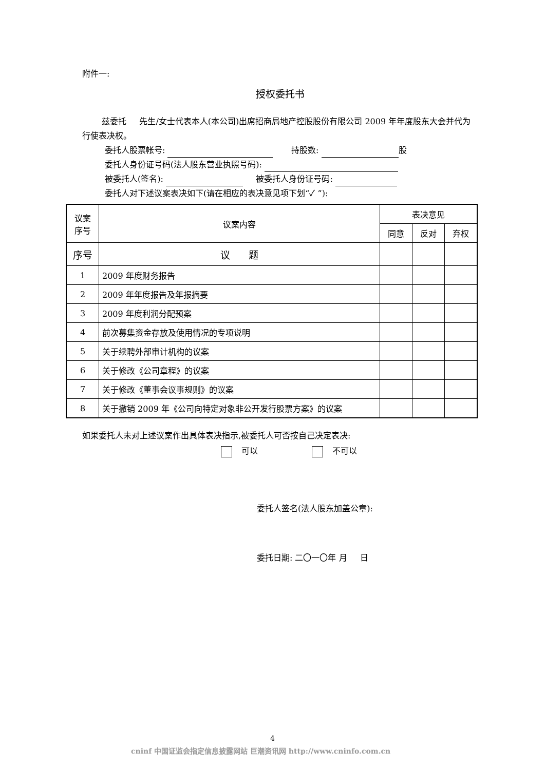附件一:
授权委托书
兹委托 先生/女士代表本人(本公司)出席招商局地产控股股份有限公司 2009 年年度股东大会并代为行使表决权。
委托人股票帐号: 持股数: 股
委托人身份证号码(法人股东营业执照号码):
被委托人(签名): 被委托人身份证号码:
委托人对下述议案表决如下(请在相应的表决意见项下划“✓ ”):
| 议案 序号 | 议案内容 | 表决意见 | | |
| --- | --- | --- | --- | --- |
| | | 同意 | 反对 | 弃权 |
| 序号 | 议 题 | | | |
| 1 | 2009 年度财务报告 | | | |
| 2 | 2009 年年度报告及年报摘要 | | | |
| 3 | 2009 年度利润分配预案 | | | |
| 4 | 前次募集资金存放及使用情况的专项说明 | | | |
| 5 | 关于续聘外部审计机构的议案 | | | |
| 6 | 关于修改《公司章程》的议案 | | | |
| 7 | 关于修改《董事会议事规则》的议案 | | | |
| 8 | 关于撤销 2009 年《公司向特定对象非公开发行股票方案》的议案 | | | |
如果委托人未对上述议案作出具体表决指示,被委托人可否按自己决定表决:
可以 不可以
委托人签名(法人股东加盖公章):
委托日期: 二〇一〇年 月 日
4
cninf 中国证监会指定信息披露网站 巨潮资讯网 http://www.cninfo.com.cn